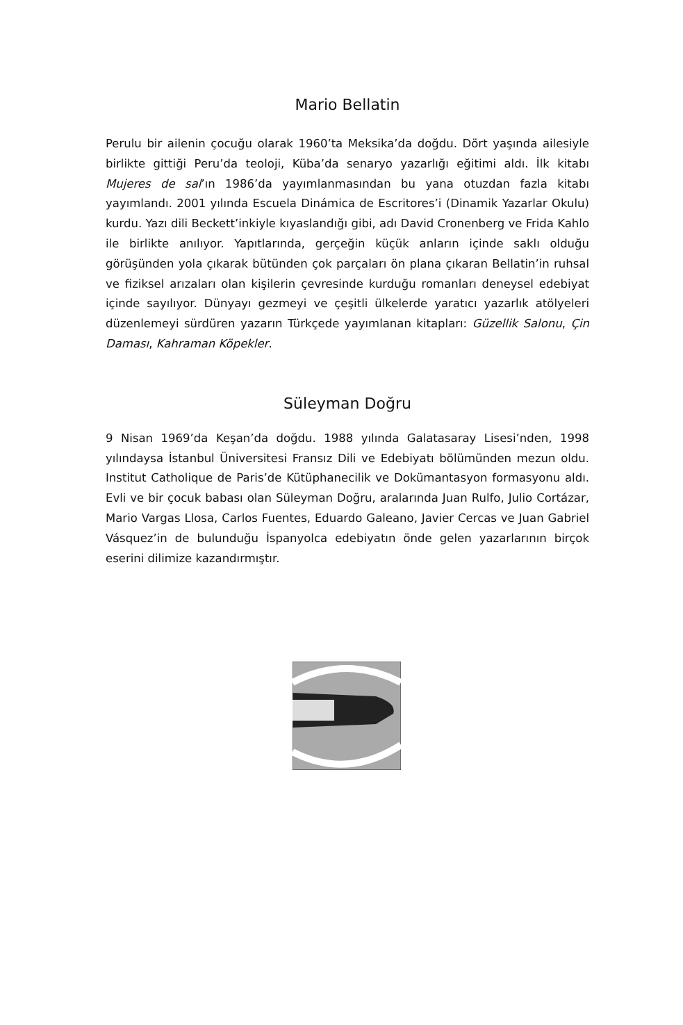Mario Bellatin
Perulu bir ailenin çocuğu olarak 1960’ta Meksika’da doğdu. Dört yaşında aile­siyle birlikte gittiği Peru’da teoloji, Küba’da senaryo yazarlığı eğitimi aldı. İlk kitabı Mujeres de sal’ın 1986’da yayımlanmasından bu yana otuzdan fazla kitabı yayımlandı. 2001 yılında Escuela Dinámica de Escritores’i (Dinamik Yazarlar Okulu) kurdu. Yazı dili Beckett’inkiyle kıyaslandığı gibi, adı David Cronenberg ve Frida Kahlo ile birlikte anılıyor. Yapıtlarında, gerçeğin küçük anların içinde saklı olduğu görüşünden yola çıkarak bütünden çok parçaları ön plana çıkaran Bellatin’in ruhsal ve fiziksel arızaları olan kişilerin çevresinde kurduğu romanla­rı deneysel edebiyat içinde sayılıyor. Dünyayı gezmeyi ve çeşitli ülkelerde yaratıcı yazarlık atölyeleri düzenlemeyi sürdüren yazarın Türkçede yayımlanan kitapları: Güzellik Salonu, Çin Daması, Kahraman Köpekler.
Süleyman Doğru
9 Nisan 1969’da Keşan’da doğdu. 1988 yılında Galatasaray Lisesi’nden, 1998 yılındaysa İstanbul Üniversitesi Fransız Dili ve Edebiyatı bölümünden mezun oldu. Institut Catholique de Paris’de Kütüphanecilik ve Dokümantasyon for­masyonu aldı. Evli ve bir çocuk babası olan Süleyman Doğru, aralarında Juan Rulfo, Julio Cortázar, Mario Vargas Llosa, Carlos Fuentes, Eduardo Galeano, Javier Cercas ve Juan Gabriel Vásquez’in de bulunduğu İspanyolca edebiyatın önde gelen yazarlarının birçok eserini dilimize kazandırmıştır.